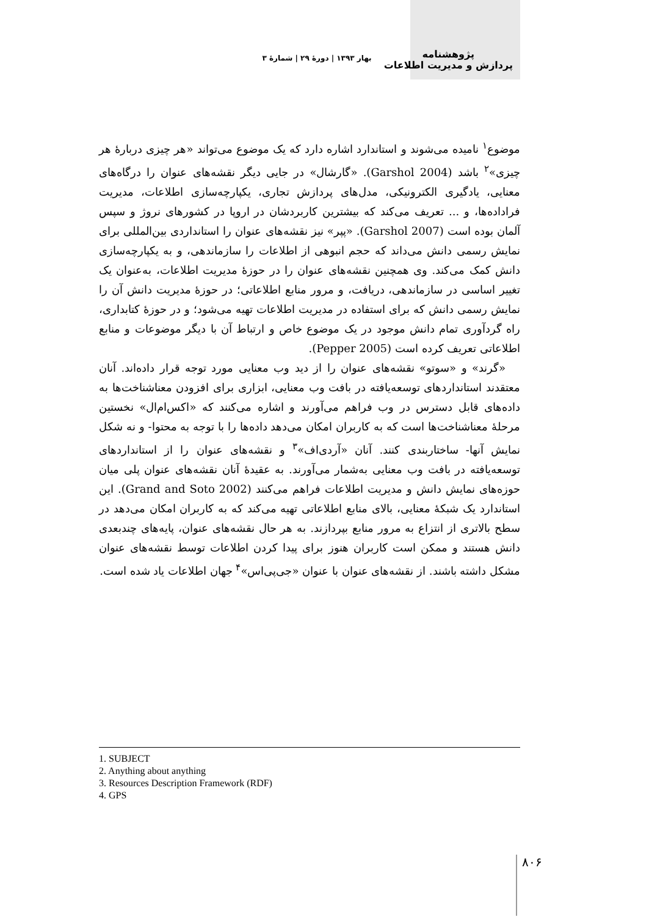پژوهشنامه
پردازش و مدیریت اطلاعات
بهار ۱۳۹۳ | دورهٔ ۲۹ | شمارهٔ ۳
موضوع<sup>۱</sup> نامیده می‌شوند و استاندارد اشاره دارد که یک موضوع می‌تواند «هر چیزی دربارهٔ هر چیزی»<sup>۲</sup> باشد (Garshol 2004). «گارشال» در جایی دیگر نقشه‌های عنوان را درگاه‌های معنایی، یادگیری الکترونیکی، مدل‌های پردازش تجاری، یکپارچه‌سازی اطلاعات، مدیریت فراداده‌ها، و ... تعریف می‌کند که بیشترین کاربردشان در اروپا در کشورهای نروژ و سپس آلمان بوده است (Garshol 2007). «پپر» نیز نقشه‌های عنوان را استانداردی بین‌المللی برای نمایش رسمی دانش می‌داند که حجم انبوهی از اطلاعات را سازماندهی، و به یکپارچه‌سازی دانش کمک می‌کند. وی همچنین نقشه‌های عنوان را در حوزهٔ مدیریت اطلاعات، به‌عنوان یک تغییر اساسی در سازماندهی، دریافت، و مرور منابع اطلاعاتی؛ در حوزهٔ مدیریت دانش آن را نمایش رسمی دانش که برای استفاده در مدیریت اطلاعات تهیه می‌شود؛ و در حوزهٔ کتابداری، راه گردآوری تمام دانش موجود در یک موضوع خاص و ارتباط آن با دیگر موضوعات و منابع اطلاعاتی تعریف کرده است (Pepper 2005).
«گرند» و «سوتو» نقشه‌های عنوان را از دید وب معنایی مورد توجه قرار داده‌اند. آنان معتقدند استانداردهای توسعه‌یافته در بافت وب معنایی، ابزاری برای افزودن معناشناخت‌ها به داده‌های قابل دسترس در وب فراهم می‌آورند و اشاره می‌کنند که «اکس‌ام‌ال» نخستین مرحلهٔ معناشناخت‌ها است که به کاربران امکان می‌دهد داده‌ها را با توجه به محتوا- و نه شکل نمایش آنها- ساختاربندی کنند. آنان «آردی‌اف»<sup>۳</sup> و نقشه‌های عنوان را از استانداردهای توسعه‌یافته در بافت وب معنایی به‌شمار می‌آورند. به عقیدهٔ آنان نقشه‌های عنوان پلی میان حوزه‌های نمایش دانش و مدیریت اطلاعات فراهم می‌کنند (Grand and Soto 2002). این استاندارد یک شبکهٔ معنایی، بالای منابع اطلاعاتی تهیه می‌کند که به کاربران امکان می‌دهد در سطح بالاتری از انتزاع به مرور منابع بپردازند. به هر حال نقشه‌های عنوان، پایه‌های چندبعدی دانش هستند و ممکن است کاربران هنوز برای پیدا کردن اطلاعات توسط نقشه‌های عنوان مشکل داشته باشند. از نقشه‌های عنوان با عنوان «جی‌پی‌اس»<sup>۴</sup> جهان اطلاعات یاد شده است.
1. SUBJECT
2. Anything about anything
3. Resources Description Framework (RDF)
4. GPS
۸۰۶